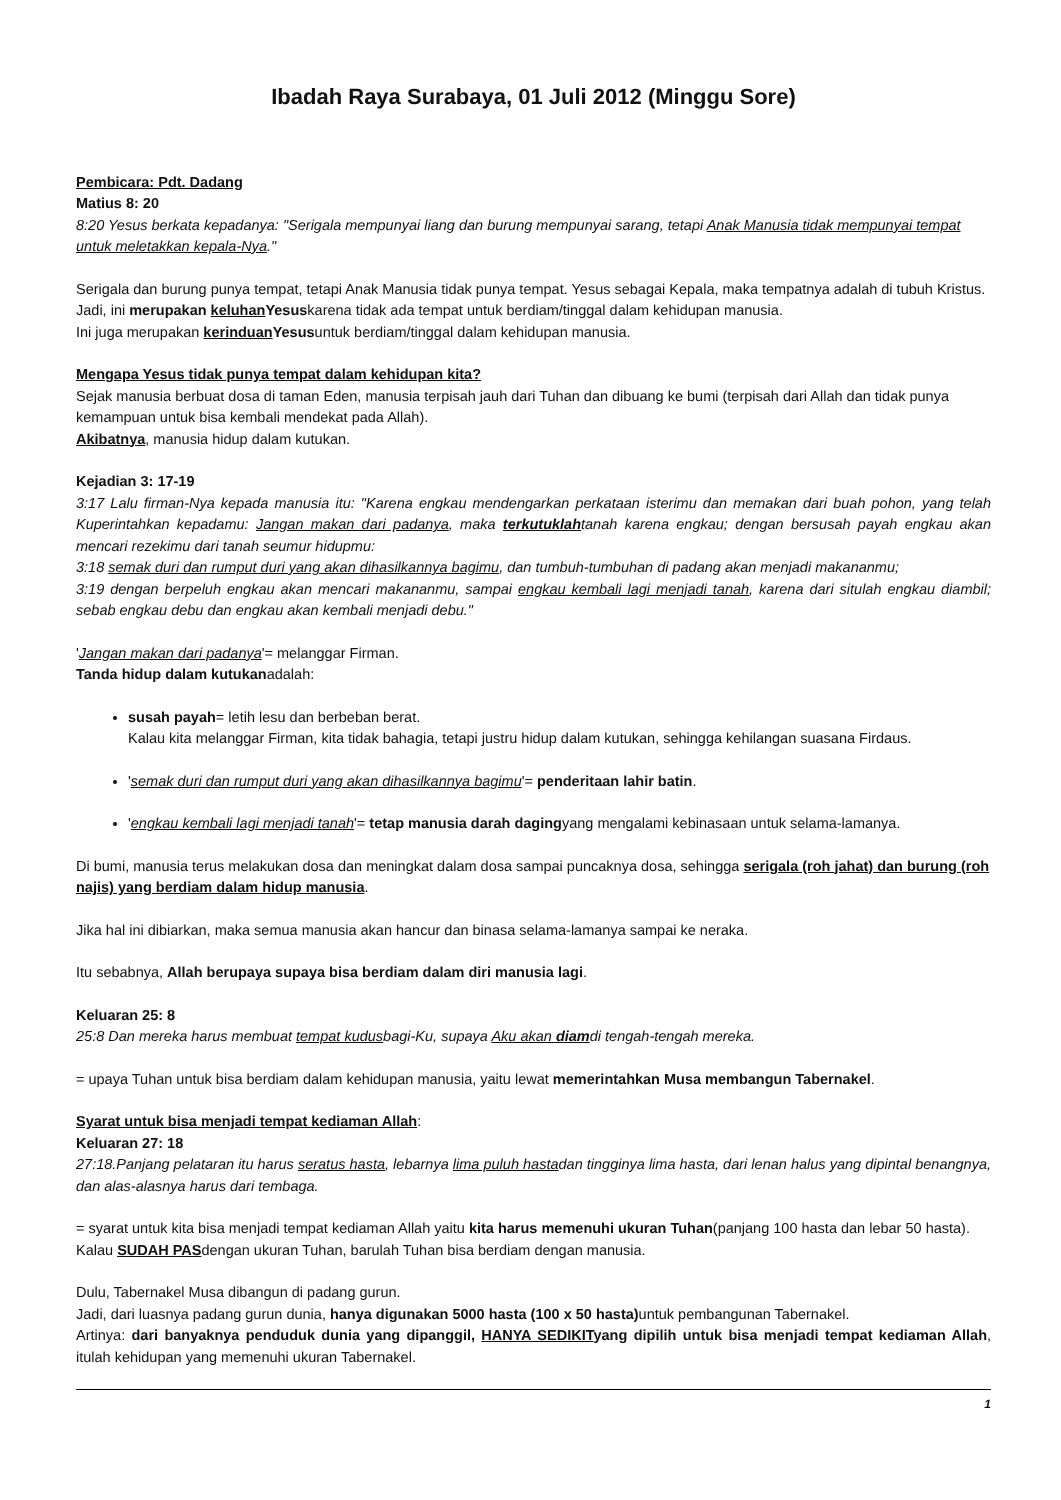Ibadah Raya Surabaya, 01 Juli 2012 (Minggu Sore)
Pembicara: Pdt. Dadang
Matius 8: 20
8:20 Yesus berkata kepadanya: "Serigala mempunyai liang dan burung mempunyai sarang, tetapi Anak Manusia tidak mempunyai tempat untuk meletakkan kepala-Nya."
Serigala dan burung punya tempat, tetapi Anak Manusia tidak punya tempat. Yesus sebagai Kepala, maka tempatnya adalah di tubuh Kristus.
Jadi, ini merupakan keluhan Yesuskarena tidak ada tempat untuk berdiam/tinggal dalam kehidupan manusia.
Ini juga merupakan kerinduan Yesusuntuk berdiam/tinggal dalam kehidupan manusia.
Mengapa Yesus tidak punya tempat dalam kehidupan kita?
Sejak manusia berbuat dosa di taman Eden, manusia terpisah jauh dari Tuhan dan dibuang ke bumi (terpisah dari Allah dan tidak punya kemampuan untuk bisa kembali mendekat pada Allah).
Akibatnya, manusia hidup dalam kutukan.
Kejadian 3: 17-19
3:17 Lalu firman-Nya kepada manusia itu: "Karena engkau mendengarkan perkataan isterimu dan memakan dari buah pohon, yang telah Kuperintahkan kepadamu: Jangan makan dari padanya, maka terkutuklahtanah karena engkau; dengan bersusah payah engkau akan mencari rezekimu dari tanah seumur hidupmu:
3:18 semak duri dan rumput duri yang akan dihasilkannya bagimu, dan tumbuh-tumbuhan di padang akan menjadi makananmu;
3:19 dengan berpeluh engkau akan mencari makananmu, sampai engkau kembali lagi menjadi tanah, karena dari situlah engkau diambil; sebab engkau debu dan engkau akan kembali menjadi debu."
'Jangan makan dari padanya'= melanggar Firman.
Tanda hidup dalam kutukanadalah:
susah payah= letih lesu dan berbeban berat.
Kalau kita melanggar Firman, kita tidak bahagia, tetapi justru hidup dalam kutukan, sehingga kehilangan suasana Firdaus.
'semak duri dan rumput duri yang akan dihasilkannya bagimu'= penderitaan lahir batin.
'engkau kembali lagi menjadi tanah'= tetap manusia darah dagingyang mengalami kebinasaan untuk selama-lamanya.
Di bumi, manusia terus melakukan dosa dan meningkat dalam dosa sampai puncaknya dosa, sehingga serigala (roh jahat) dan burung (roh najis) yang berdiam dalam hidup manusia.
Jika hal ini dibiarkan, maka semua manusia akan hancur dan binasa selama-lamanya sampai ke neraka.
Itu sebabnya, Allah berupaya supaya bisa berdiam dalam diri manusia lagi.
Keluaran 25: 8
25:8 Dan mereka harus membuat tempat kudusbagi-Ku, supaya Aku akan diamdi tengah-tengah mereka.
= upaya Tuhan untuk bisa berdiam dalam kehidupan manusia, yaitu lewat memerintahkan Musa membangun Tabernakel.
Syarat untuk bisa menjadi tempat kediaman Allah:
Keluaran 27: 18
27:18.Panjang pelataran itu harus seratus hasta, lebarnya lima puluh hastadan tingginya lima hasta, dari lenan halus yang dipintal benangnya, dan alas-alasnya harus dari tembaga.
= syarat untuk kita bisa menjadi tempat kediaman Allah yaitu kita harus memenuhi ukuran Tuhan(panjang 100 hasta dan lebar 50 hasta).
Kalau SUDAH PASdengan ukuran Tuhan, barulah Tuhan bisa berdiam dengan manusia.
Dulu, Tabernakel Musa dibangun di padang gurun.
Jadi, dari luasnya padang gurun dunia, hanya digunakan 5000 hasta (100 x 50 hasta) untuk pembangunan Tabernakel.
Artinya: dari banyaknya penduduk dunia yang dipanggil, HANYA SEDIKITyang dipilih untuk bisa menjadi tempat kediaman Allah, itulah kehidupan yang memenuhi ukuran Tabernakel.
1